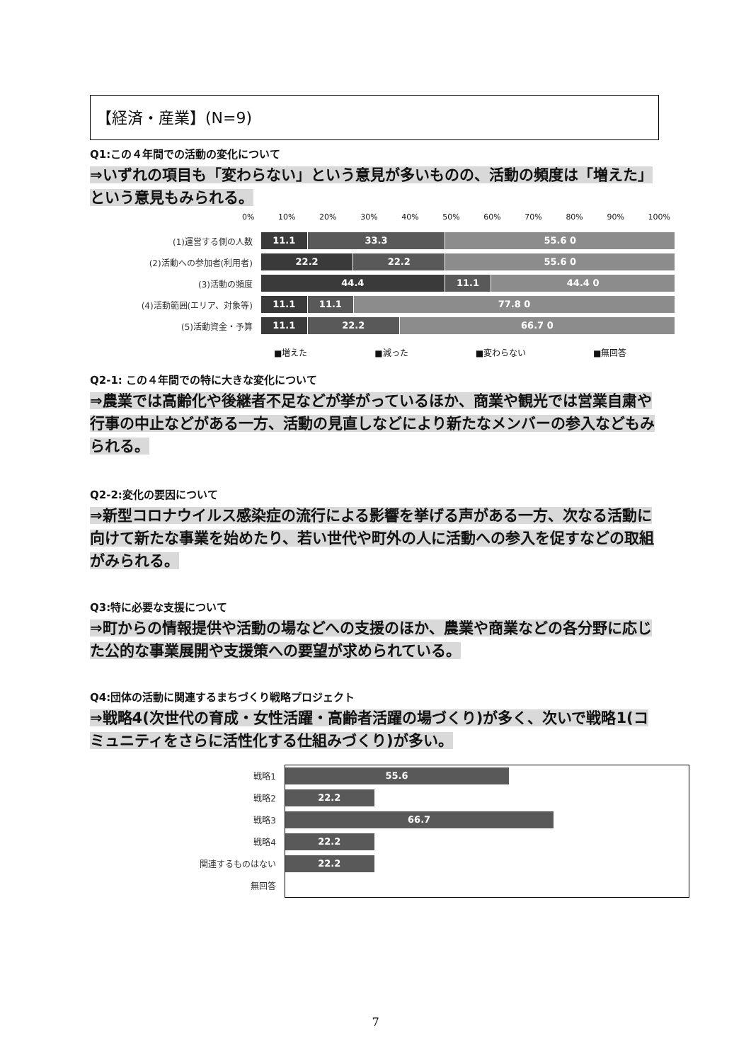【経済・産業】(N=9)
Q1:この４年間での活動の変化について
⇒いずれの項目も「変わらない」という意見が多いものの、活動の頻度は「増えた」という意見もみられる。
0% 10% 20% 30% 40% 50% 60% 70% 80% 90% 100%
(1)運営する側の人数
11.1 33.3 55.6 0
(2)活動への参加者(利用者)
22.2 22.2 55.6 0
(3)活動の頻度
44.4 11.1 44.4 0
(4)活動範囲(エリア、対象等)
11.1 11.1 77.8 0
(5)活動資金・予算
11.1 22.2 66.7 0
■増えた ■減った ■変わらない ■無回答
Q2-1: この４年間での特に大きな変化について
⇒農業では高齢化や後継者不足などが挙がっているほか、商業や観光では営業自粛や行事の中止などがある一方、活動の見直しなどにより新たなメンバーの参入などもみられる。
Q2-2:変化の要因について
⇒新型コロナウイルス感染症の流行による影響を挙げる声がある一方、次なる活動に向けて新たな事業を始めたり、若い世代や町外の人に活動への参入を促すなどの取組がみられる。
Q3:特に必要な支援について
⇒町からの情報提供や活動の場などへの支援のほか、農業や商業などの各分野に応じた公的な事業展開や支援策への要望が求められている。
Q4:団体の活動に関連するまちづくり戦略プロジェクト
⇒戦略4(次世代の育成・女性活躍・高齢者活躍の場づくり)が多く、次いで戦略1(コミュニティをさらに活性化する仕組みづくり)が多い。
戦略1
55.6
戦略2
22.2
戦略3
66.7
戦略4
22.2
関連するものはない
22.2
無回答
7